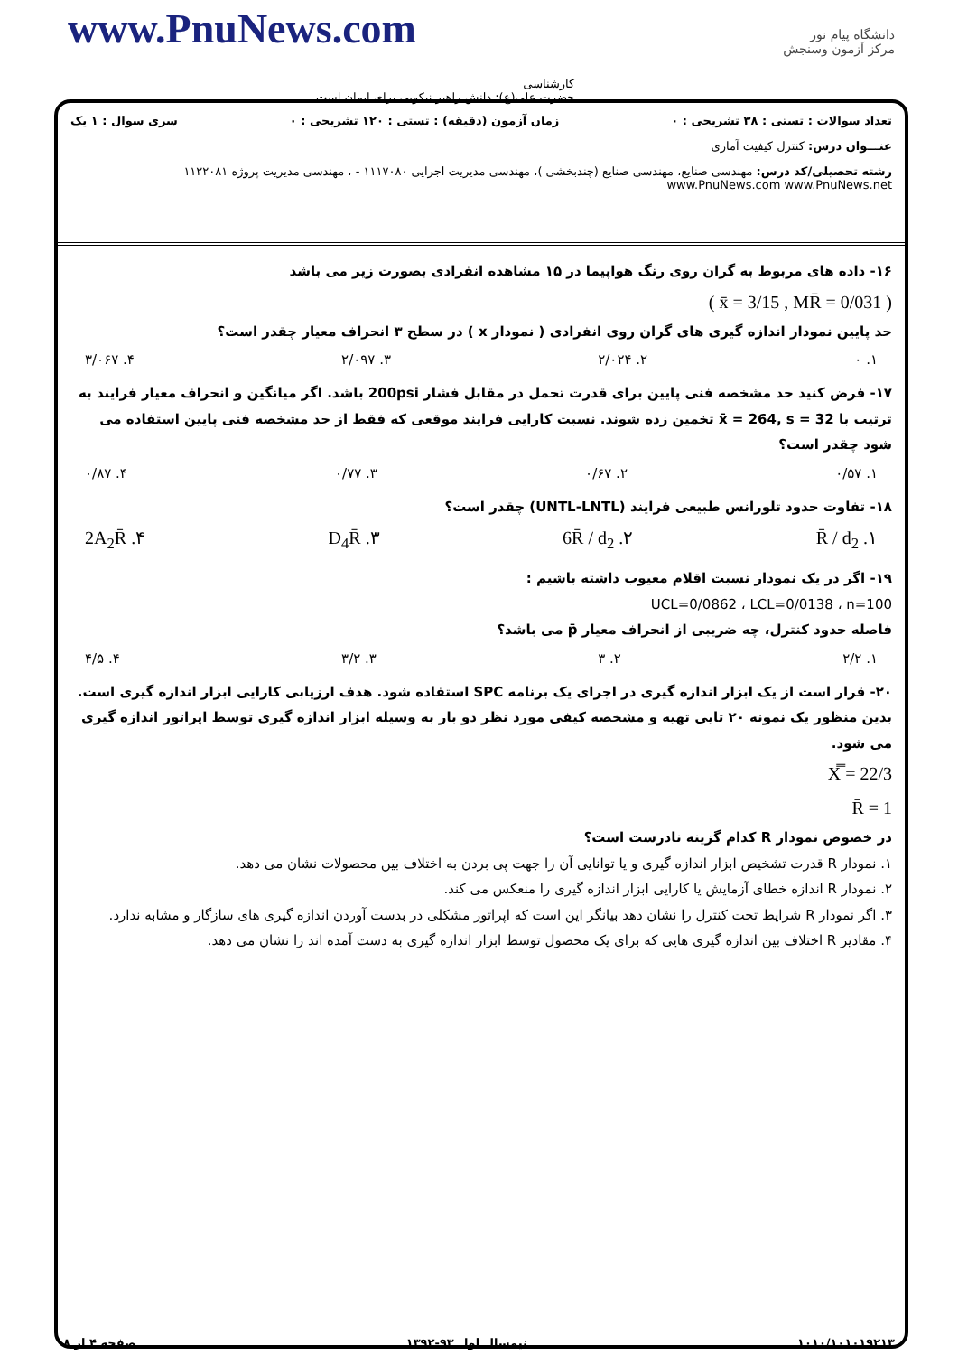www.PnuNews.com
دانشگاه پیام نور
مرکز آزمون وسنجش
کارشناسی
حضرت علی(ع): دانش راهبر نیکویی برای ایمان است
تعداد سوالات : تستی : ۳۸ تشریحی : ۰ زمان آزمون (دقیقه) : تستی : ۱۲۰ تشریحی : ۰ سری سوال : ۱ یک
عنـــوان درس: کنترل کیفیت آماری
رشته تحصیلی/کد درس: مهندسی صنایع، مهندسی صنایع (چندبخشی )، مهندسی مدیریت اجرایی ۱۱۱۷۰۸۰ - ، مهندسی مدیریت پروژه ۱۱۲۲۰۸۱ www.PnuNews.com www.PnuNews.net
۱۶- داده های مربوط به گران روی رنگ هواپیما در ۱۵ مشاهده انفرادی بصورت زیر می باشد
( x̄ = 3/15 , MR̄ = 0/031 )
حد پایین نمودار اندازه گیری های گران روی انفرادی ( نمودار x ) در سطح ۳ انحراف معیار چقدر است؟
۱. ۰ ۲. ۲/۰۲۴ ۳. ۲/۰۹۷ ۴. ۳/۰۶۷
۱۷- فرض کنید حد مشخصه فنی پایین برای قدرت تحمل در مقابل فشار 200psi باشد. اگر میانگین و انحراف معیار فرایند به ترتیب با x̄ = 264, s = 32 تخمین زده شوند. نسبت کارایی فرایند موقعی که فقط از حد مشخصه فنی پایین استفاده می شود چقدر است؟
۱. ۰/۵۷ ۲. ۰/۶۷ ۳. ۰/۷۷ ۴. ۰/۸۷
۱۸- تفاوت حدود تلورانس طبیعی فرایند (UNTL-LNTL) چقدر است؟
۱. R̄ / d<sub>2</sub> ۲. 6R̄ / d<sub>2</sub> ۳. D<sub>4</sub>R̄ ۴. 2A<sub>2</sub>R̄
۱۹- اگر در یک نمودار نسبت اقلام معیوب داشته باشیم :
UCL=0/0862 ، LCL=0/0138 ، n=100
فاصله حدود کنترل، چه ضریبی از انحراف معیار p̄ می باشد؟
۱. ۲/۲ ۲. ۳ ۳. ۳/۲ ۴. ۴/۵
۲۰- قرار است از یک ابزار اندازه گیری در اجرای یک برنامه SPC استفاده شود. هدف ارزیابی کارایی ابزار اندازه گیری است. بدین منظور یک نمونه ۲۰ تایی تهیه و مشخصه کیفی مورد نظر دو بار به وسیله ابزار اندازه گیری توسط اپراتور اندازه گیری می شود.
X̿ = 22/3
R̄ = 1
در خصوص نمودار R کدام گزینه نادرست است؟
۱. نمودار R قدرت تشخیص ابزار اندازه گیری و یا توانایی آن را جهت پی بردن به اختلاف بین محصولات نشان می دهد.
۲. نمودار R اندازه خطای آزمایش یا کارایی ابزار اندازه گیری را منعکس می کند.
۳. اگر نمودار R شرایط تحت کنترل را نشان دهد بیانگر این است که اپراتور مشکلی در بدست آوردن اندازه گیری های سازگار و مشابه ندارد.
۴. مقادیر R اختلاف بین اندازه گیری هایی که برای یک محصول توسط ابزار اندازه گیری به دست آمده اند را نشان می دهد.
۱۰۱۰/۱۰۱۰۱۹۲۱۳ نیمسال اول ۹۳-۱۳۹۲ صفحه ۴ از ۸